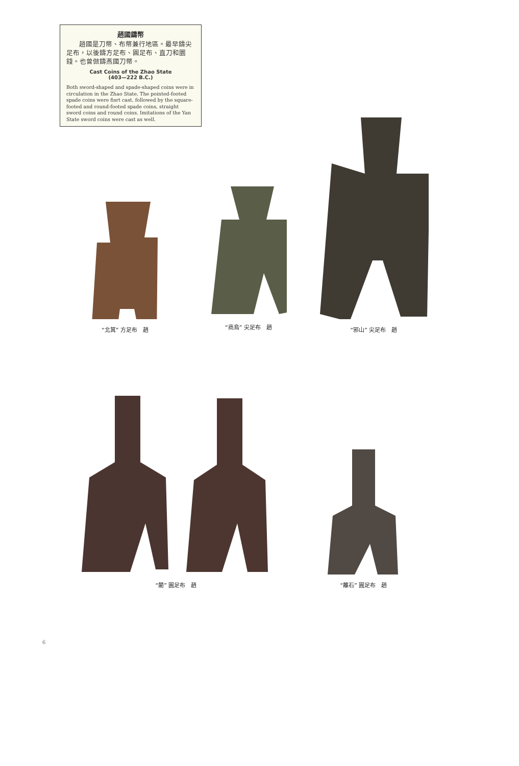趙國鑄幣
趙國是刀幣、布幣兼行地區。最早鑄尖足布，以後鑄方足布、圓足布、直刀和圜錢。也曾倣鑄燕國刀幣。
Cast Coins of the Zhao State
(403—222 B.C.)
Both sword-shaped and spade-shaped coins were in circulation in the Zhao State. The pointed-footed spade coins were fisrt cast, followed by the square-footed and round-footed spade coins, straight sword coins and round coins. Imitations of the Yan State sword coins were cast as well.
“北箕” 方足布　趙
“商烏” 尖足布　趙
“邪山” 尖足布　趙
“藺” 圓足布　趙
“離石” 圓足布　趙
6